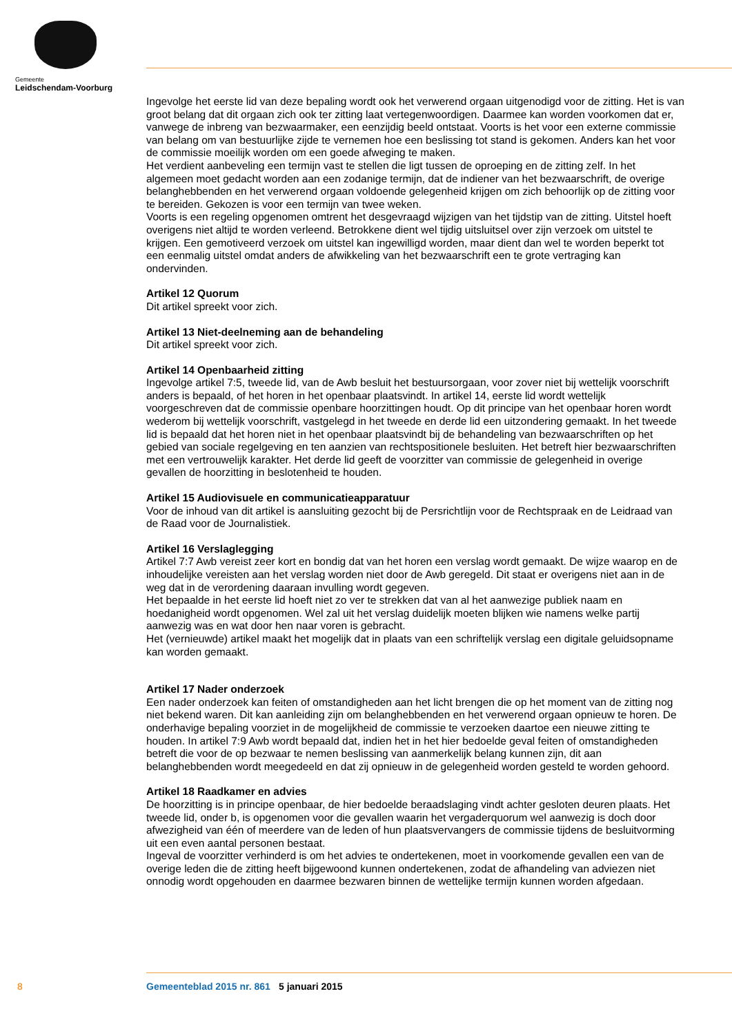Gemeente
Leidschendam-Voorburg
Ingevolge het eerste lid van deze bepaling wordt ook het verwerend orgaan uitgenodigd voor de zitting. Het is van groot belang dat dit orgaan zich ook ter zitting laat vertegenwoordigen. Daarmee kan worden voorkomen dat er, vanwege de inbreng van bezwaarmaker, een eenzijdig beeld ontstaat. Voorts is het voor een externe commissie van belang om van bestuurlijke zijde te vernemen hoe een beslissing tot stand is gekomen. Anders kan het voor de commissie moeilijk worden om een goede afweging te maken.
Het verdient aanbeveling een termijn vast te stellen die ligt tussen de oproeping en de zitting zelf. In het algemeen moet gedacht worden aan een zodanige termijn, dat de indiener van het bezwaarschrift, de overige belanghebbenden en het verwerend orgaan voldoende gelegenheid krijgen om zich behoorlijk op de zitting voor te bereiden. Gekozen is voor een termijn van twee weken.
Voorts is een regeling opgenomen omtrent het desgevraagd wijzigen van het tijdstip van de zitting. Uitstel hoeft overigens niet altijd te worden verleend. Betrokkene dient wel tijdig uitsluitsel over zijn verzoek om uitstel te krijgen. Een gemotiveerd verzoek om uitstel kan ingewilligd worden, maar dient dan wel te worden beperkt tot een eenmalig uitstel omdat anders de afwikkeling van het bezwaarschrift een te grote vertraging kan ondervinden.
Artikel 12 Quorum
Dit artikel spreekt voor zich.
Artikel 13 Niet-deelneming aan de behandeling
Dit artikel spreekt voor zich.
Artikel 14 Openbaarheid zitting
Ingevolge artikel 7:5, tweede lid, van de Awb besluit het bestuursorgaan, voor zover niet bij wettelijk voorschrift anders is bepaald, of het horen in het openbaar plaatsvindt. In artikel 14, eerste lid wordt wettelijk voorgeschreven dat de commissie openbare hoorzittingen houdt. Op dit principe van het openbaar horen wordt wederom bij wettelijk voorschrift, vastgelegd in het tweede en derde lid een uitzondering gemaakt. In het tweede lid is bepaald dat het horen niet in het openbaar plaatsvindt bij de behandeling van bezwaarschriften op het gebied van sociale regelgeving en ten aanzien van rechtspositionele besluiten. Het betreft hier bezwaarschriften met een vertrouwelijk karakter. Het derde lid geeft de voorzitter van commissie de gelegenheid in overige gevallen de hoorzitting in beslotenheid te houden.
Artikel 15 Audiovisuele en communicatieapparatuur
Voor de inhoud van dit artikel is aansluiting gezocht bij de Persrichtlijn voor de Rechtspraak en de Leidraad van de Raad voor de Journalistiek.
Artikel 16 Verslaglegging
Artikel 7:7 Awb vereist zeer kort en bondig dat van het horen een verslag wordt gemaakt. De wijze waarop en de inhoudelijke vereisten aan het verslag worden niet door de Awb geregeld. Dit staat er overigens niet aan in de weg dat in de verordening daaraan invulling wordt gegeven.
Het bepaalde in het eerste lid hoeft niet zo ver te strekken dat van al het aanwezige publiek naam en hoedanigheid wordt opgenomen. Wel zal uit het verslag duidelijk moeten blijken wie namens welke partij aanwezig was en wat door hen naar voren is gebracht.
Het (vernieuwde) artikel maakt het mogelijk dat in plaats van een schriftelijk verslag een digitale geluidsopname kan worden gemaakt.
Artikel 17 Nader onderzoek
Een nader onderzoek kan feiten of omstandigheden aan het licht brengen die op het moment van de zitting nog niet bekend waren. Dit kan aanleiding zijn om belanghebbenden en het verwerend orgaan opnieuw te horen. De onderhavige bepaling voorziet in de mogelijkheid de commissie te verzoeken daartoe een nieuwe zitting te houden. In artikel 7:9 Awb wordt bepaald dat, indien het in het hier bedoelde geval feiten of omstandigheden betreft die voor de op bezwaar te nemen beslissing van aanmerkelijk belang kunnen zijn, dit aan belanghebbenden wordt meegedeeld en dat zij opnieuw in de gelegenheid worden gesteld te worden gehoord.
Artikel 18 Raadkamer en advies
De hoorzitting is in principe openbaar, de hier bedoelde beraadslaging vindt achter gesloten deuren plaats. Het tweede lid, onder b, is opgenomen voor die gevallen waarin het vergaderquorum wel aanwezig is doch door afwezigheid van één of meerdere van de leden of hun plaatsvervangers de commissie tijdens de besluitvorming uit een even aantal personen bestaat.
Ingeval de voorzitter verhinderd is om het advies te ondertekenen, moet in voorkomende gevallen een van de overige leden die de zitting heeft bijgewoond kunnen ondertekenen, zodat de afhandeling van adviezen niet onnodig wordt opgehouden en daarmee bezwaren binnen de wettelijke termijn kunnen worden afgedaan.
8 Gemeenteblad 2015 nr. 861 5 januari 2015